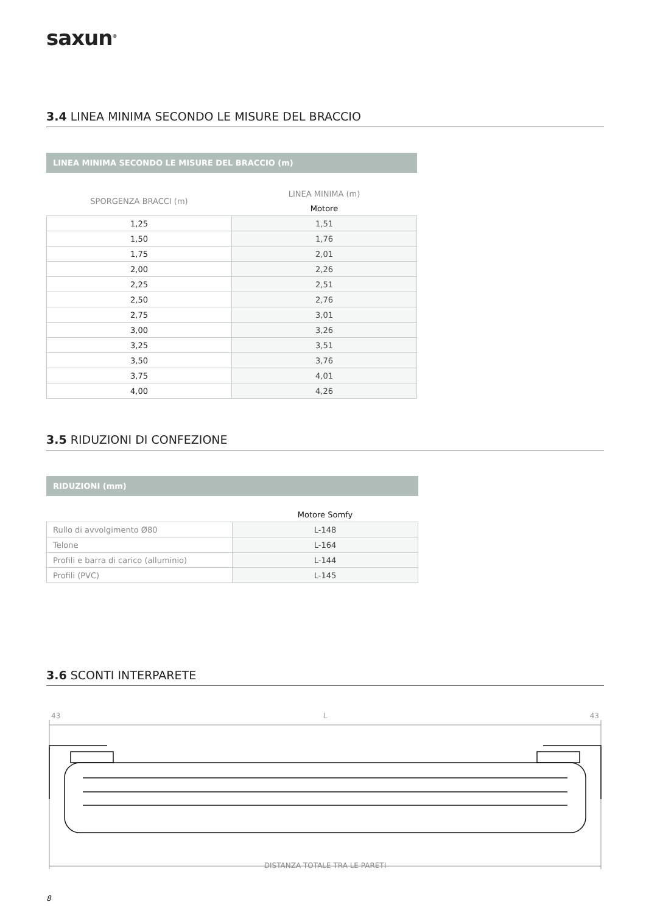saxun<sup>®</sup>
3.4 LINEA MINIMA SECONDO LE MISURE DEL BRACCIO
LINEA MINIMA SECONDO LE MISURE DEL BRACCIO (m)
| SPORGENZA BRACCI (m) | LINEA MINIMA (m) |
| | Motore |
| 1,25 | 1,51 |
| 1,50 | 1,76 |
| 1,75 | 2,01 |
| 2,00 | 2,26 |
| 2,25 | 2,51 |
| 2,50 | 2,76 |
| 2,75 | 3,01 |
| 3,00 | 3,26 |
| 3,25 | 3,51 |
| 3,50 | 3,76 |
| 3,75 | 4,01 |
| 4,00 | 4,26 |
3.5 RIDUZIONI DI CONFEZIONE
RIDUZIONI (mm)
| | Motore Somfy |
| Rullo di avvolgimento Ø80 | L-148 |
| Telone | L-164 |
| Profili e barra di carico (alluminio) | L-144 |
| Profili (PVC) | L-145 |
3.6 SCONTI INTERPARETE
43 L 43
DISTANZA TOTALE TRA LE PARETI
8